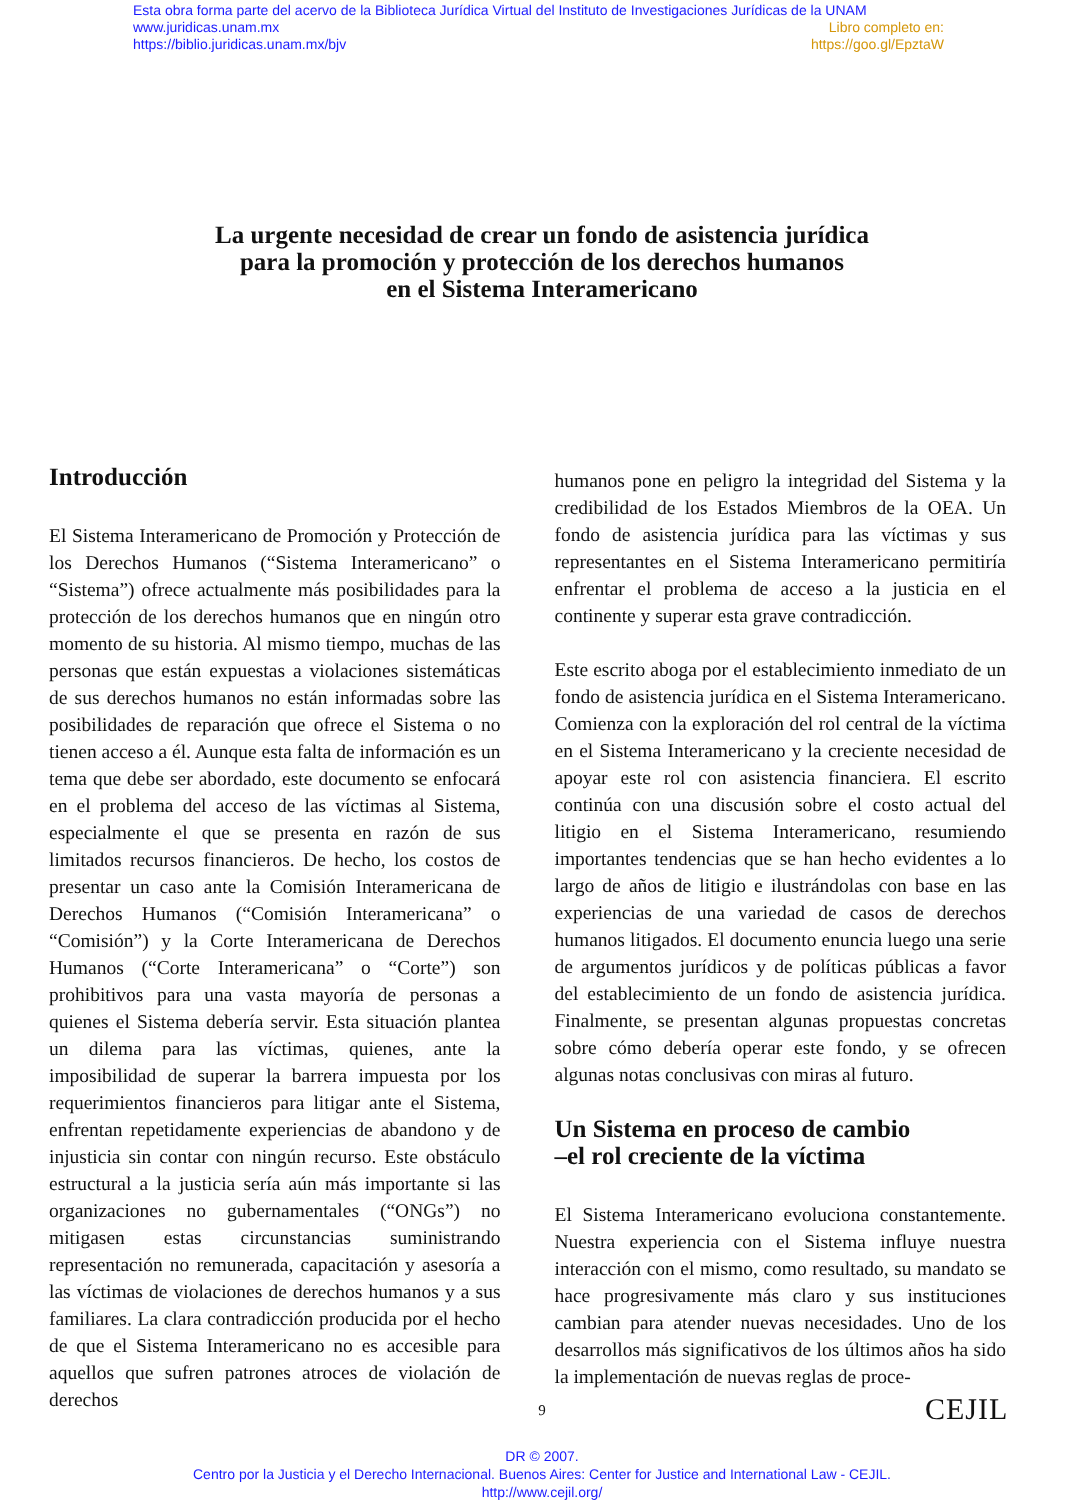Esta obra forma parte del acervo de la Biblioteca Jurídica Virtual del Instituto de Investigaciones Jurídicas de la UNAM
www.juridicas.unam.mx Libro completo en:
https://biblio.juridicas.unam.mx/bjv https://goo.gl/EpztaW
La urgente necesidad de crear un fondo de asistencia jurídica
para la promoción y protección de los derechos humanos
en el Sistema Interamericano
Introducción
El Sistema Interamericano de Promoción y Protección de los Derechos Humanos (“Sistema Interamericano” o “Sistema”) ofrece actualmente más posibilidades para la protección de los derechos humanos que en ningún otro momento de su historia. Al mismo tiempo, muchas de las personas que están expuestas a violaciones sistemáticas de sus derechos humanos no están informadas sobre las posibilidades de reparación que ofrece el Sistema o no tienen acceso a él. Aunque esta falta de información es un tema que debe ser abordado, este documento se enfocará en el problema del acceso de las víctimas al Sistema, especialmente el que se presenta en razón de sus limitados recursos financieros. De hecho, los costos de presentar un caso ante la Comisión Interamericana de Derechos Humanos (“Comisión Interamericana” o “Comisión”) y la Corte Interamericana de Derechos Humanos (“Corte Interamericana” o “Corte”) son prohibitivos para una vasta mayoría de personas a quienes el Sistema debería servir. Esta situación plantea un dilema para las víctimas, quienes, ante la imposibilidad de superar la barrera impuesta por los requerimientos financieros para litigar ante el Sistema, enfrentan repetidamente experiencias de abandono y de injusticia sin contar con ningún recurso. Este obstáculo estructural a la justicia sería aún más importante si las organizaciones no gubernamentales (“ONGs”) no mitigasen estas circunstancias suministrando representación no remunerada, capacitación y asesoría a las víctimas de violaciones de derechos humanos y a sus familiares. La clara contradicción producida por el hecho de que el Sistema Interamericano no es accesible para aquellos que sufren patrones atroces de violación de derechos
humanos pone en peligro la integridad del Sistema y la credibilidad de los Estados Miembros de la OEA. Un fondo de asistencia jurídica para las víctimas y sus representantes en el Sistema Interamericano permitiría enfrentar el problema de acceso a la justicia en el continente y superar esta grave contradicción.
Este escrito aboga por el establecimiento inmediato de un fondo de asistencia jurídica en el Sistema Interamericano. Comienza con la exploración del rol central de la víctima en el Sistema Interamericano y la creciente necesidad de apoyar este rol con asistencia financiera. El escrito continúa con una discusión sobre el costo actual del litigio en el Sistema Interamericano, resumiendo importantes tendencias que se han hecho evidentes a lo largo de años de litigio e ilustrándolas con base en las experiencias de una variedad de casos de derechos humanos litigados. El documento enuncia luego una serie de argumentos jurídicos y de políticas públicas a favor del establecimiento de un fondo de asistencia jurídica. Finalmente, se presentan algunas propuestas concretas sobre cómo debería operar este fondo, y se ofrecen algunas notas conclusivas con miras al futuro.
Un Sistema en proceso de cambio
–el rol creciente de la víctima
El Sistema Interamericano evoluciona constantemente. Nuestra experiencia con el Sistema influye nuestra interacción con el mismo, como resultado, su mandato se hace progresivamente más claro y sus instituciones cambian para atender nuevas necesidades. Uno de los desarrollos más significativos de los últimos años ha sido la implementación de nuevas reglas de proce-
9 CEJIL
DR © 2007.
Centro por la Justicia y el Derecho Internacional. Buenos Aires: Center for Justice and International Law - CEJIL.
http://www.cejil.org/